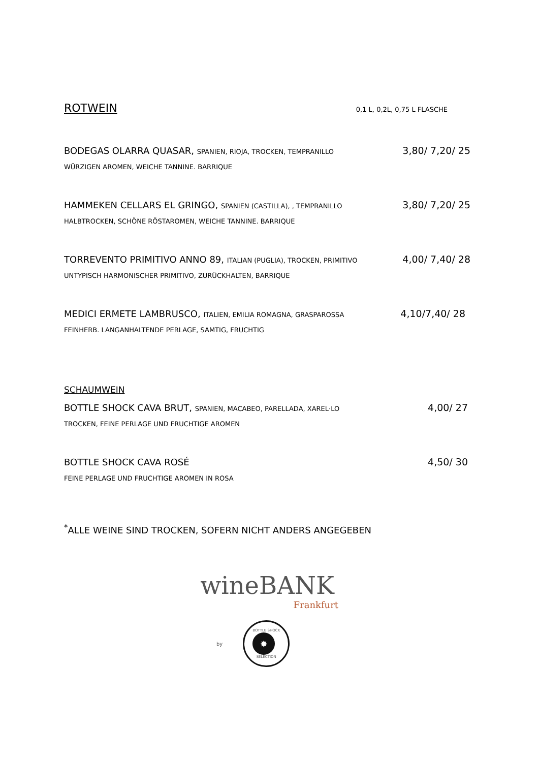ROTWEIN
0,1 L, 0,2L, 0,75 L FLASCHE
BODEGAS OLARRA QUASAR, SPANIEN, RIOJA, TROCKEN, TEMPRANILLO 3,80/ 7,20/ 25
WÜRZIGEN AROMEN, WEICHE TANNINE. BARRIQUE
HAMMEKEN CELLARS EL GRINGO, SPANIEN (CASTILLA), , TEMPRANILLO 3,80/ 7,20/ 25
HALBTROCKEN, SCHÖNE RÖSTAROMEN, WEICHE TANNINE. BARRIQUE
TORREVENTO PRIMITIVO ANNO 89, ITALIAN (PUGLIA), TROCKEN, PRIMITIVO 4,00/ 7,40/ 28
UNTYPISCH HARMONISCHER PRIMITIVO, ZURÜCKHALTEN, BARRIQUE
MEDICI ERMETE LAMBRUSCO, ITALIEN, EMILIA ROMAGNA, GRASPAROSSA 4,10/7,40/ 28
FEINHERB. LANGANHALTENDE PERLAGE, SAMTIG, FRUCHTIG
SCHAUMWEIN
BOTTLE SHOCK CAVA BRUT, SPANIEN, MACABEO, PARELLADA, XAREL·LO 4,00/ 27
TROCKEN, FEINE PERLAGE UND FRUCHTIGE AROMEN
BOTTLE SHOCK CAVA ROSÉ 4,50/ 30
FEINE PERLAGE UND FRUCHTIGE AROMEN IN ROSA
<sup>*</sup> ALLE WEINE SIND TROCKEN, SOFERN NICHT ANDERS ANGEGEBEN
wineBANK
Frankfurt
by
BOTTLE SHOCK
✸
SELECTION